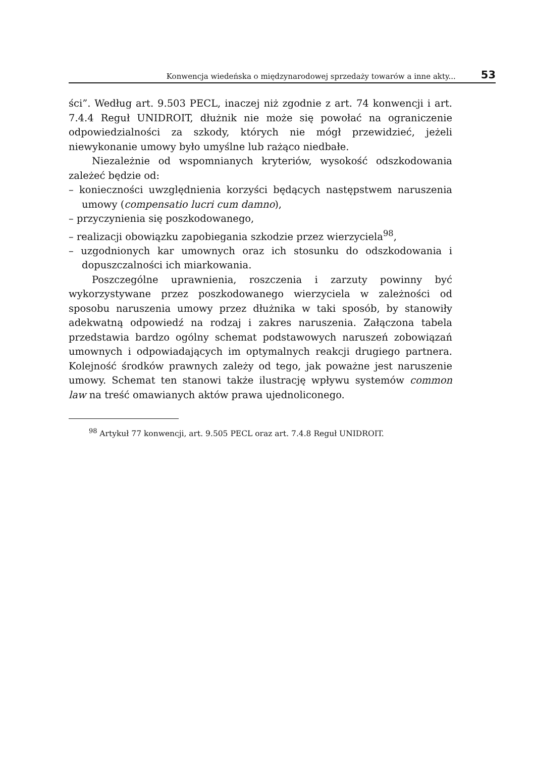Konwencja wiedeńska o międzynarodowej sprzedaży towarów a inne akty... 53
ści”. Według art. 9.503 PECL, inaczej niż zgodnie z art. 74 konwencji i art. 7.4.4 Reguł UNIDROIT, dłużnik nie może się powołać na ograniczenie odpowiedzialności za szkody, których nie mógł przewidzieć, jeżeli niewykonanie umowy było umyślne lub rażąco niedbałe.
Niezależnie od wspomnianych kryteriów, wysokość odszkodowania zależeć będzie od:
– konieczności uwzględnienia korzyści będących następstwem naruszenia umowy (compensatio lucri cum damno),
– przyczynienia się poszkodowanego,
– realizacji obowiązku zapobiegania szkodzie przez wierzyciela<sup>98</sup>,
– uzgodnionych kar umownych oraz ich stosunku do odszkodowania i dopuszczalności ich miarkowania.
Poszczególne uprawnienia, roszczenia i zarzuty powinny być wykorzystywane przez poszkodowanego wierzyciela w zależności od sposobu naruszenia umowy przez dłużnika w taki sposób, by stanowiły adekwatną odpowiedź na rodzaj i zakres naruszenia. Załączona tabela przedstawia bardzo ogólny schemat podstawowych naruszeń zobowiązań umownych i odpowiadających im optymalnych reakcji drugiego partnera. Kolejność środków prawnych zależy od tego, jak poważne jest naruszenie umowy. Schemat ten stanowi także ilustrację wpływu systemów common law na treść omawianych aktów prawa ujednoliconego.
<sup>98</sup> Artykuł 77 konwencji, art. 9.505 PECL oraz art. 7.4.8 Reguł UNIDROIT.